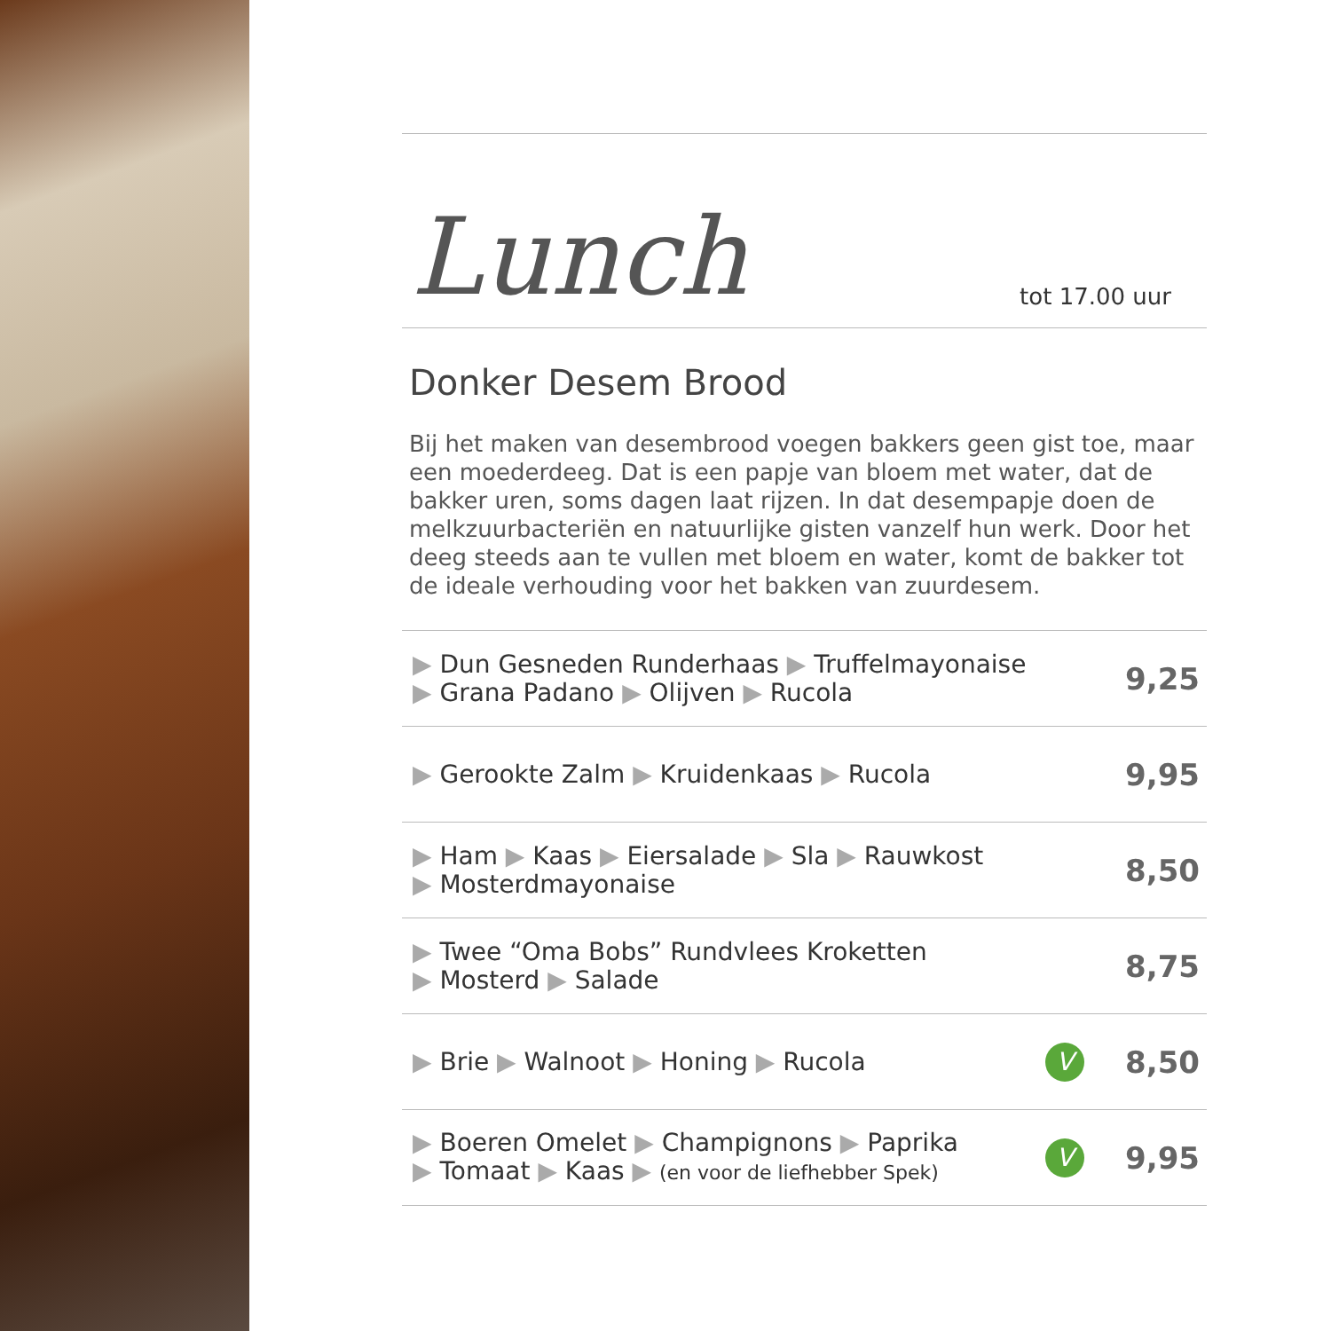Lunch
tot 17.00 uur
Donker Desem Brood
Bij het maken van desembrood voegen bakkers geen gist toe, maar een moederdeeg. Dat is een papje van bloem met water, dat de bakker uren, soms dagen laat rijzen. In dat desempapje doen de melkzuurbacteriën en natuurlijke gisten vanzelf hun werk. Door het deeg steeds aan te vullen met bloem en water, komt de bakker tot de ideale verhouding voor het bakken van zuurdesem.
| ▶ Dun Gesneden Runderhaas ▶ Truffelmayonaise ▶ Grana Padano ▶ Olijven ▶ Rucola | | 9,25 |
| ▶ Gerookte Zalm ▶ Kruidenkaas ▶ Rucola | | 9,95 |
| ▶ Ham ▶ Kaas ▶ Eiersalade ▶ Sla ▶ Rauwkost ▶ Mosterdmayonaise | | 8,50 |
| ▶ Twee “Oma Bobs” Rundvlees Kroketten ▶ Mosterd ▶ Salade | | 8,75 |
| ▶ Brie ▶ Walnoot ▶ Honing ▶ Rucola | V | 8,50 |
| ▶ Boeren Omelet ▶ Champignons ▶ Paprika ▶ Tomaat ▶ Kaas ▶ (en voor de liefhebber Spek) | V | 9,95 |